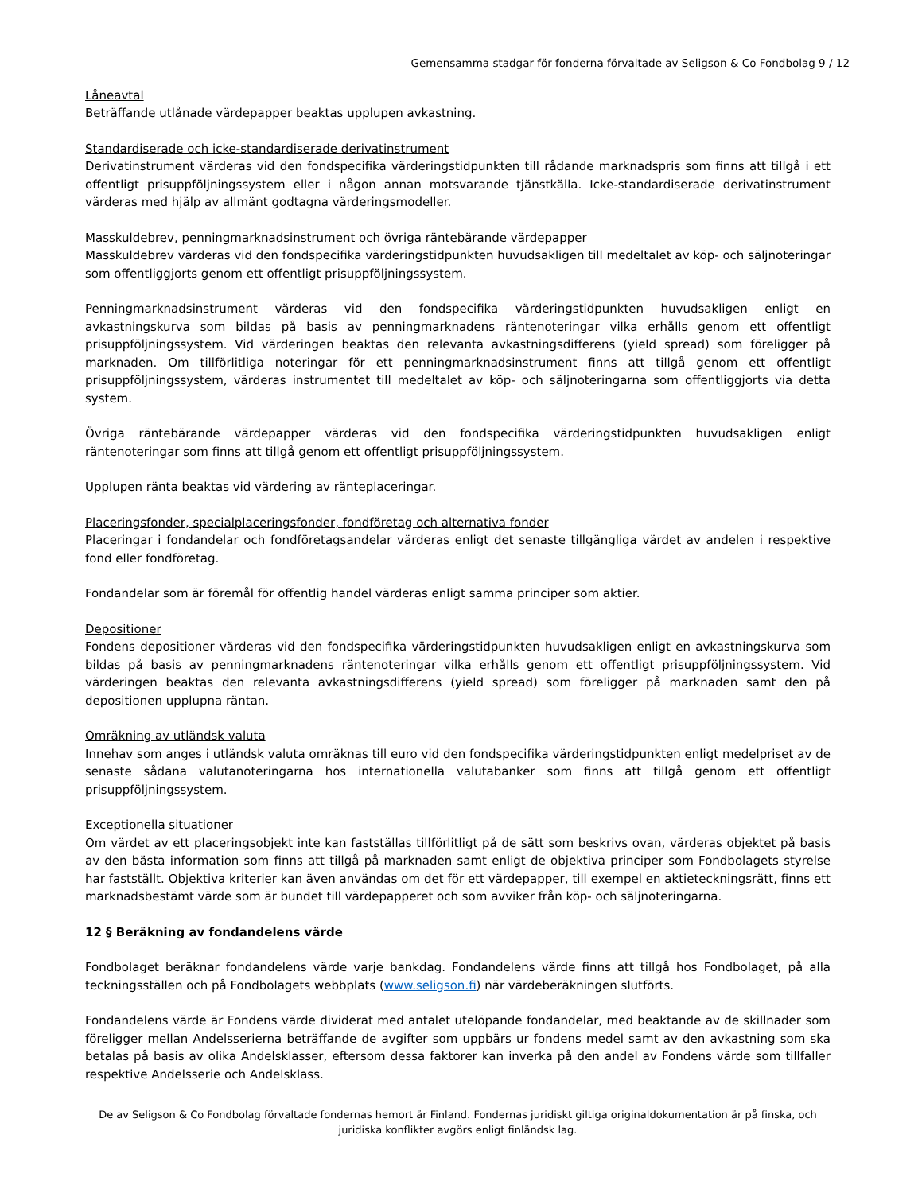Gemensamma stadgar för fonderna förvaltade av Seligson & Co Fondbolag 9 / 12
Låneavtal
Beträffande utlånade värdepapper beaktas upplupen avkastning.
Standardiserade och icke-standardiserade derivatinstrument
Derivatinstrument värderas vid den fondspecifika värderingstidpunkten till rådande marknadspris som finns att tillgå i ett offentligt prisuppföljningssystem eller i någon annan motsvarande tjänstkälla. Icke-standardiserade derivatinstrument värderas med hjälp av allmänt godtagna värderingsmodeller.
Masskuldebrev, penningmarknadsinstrument och övriga räntebärande värdepapper
Masskuldebrev värderas vid den fondspecifika värderingstidpunkten huvudsakligen till medeltalet av köp- och säljnoteringar som offentliggjorts genom ett offentligt prisuppföljningssystem.
Penningmarknadsinstrument värderas vid den fondspecifika värderingstidpunkten huvudsakligen enligt en avkastningskurva som bildas på basis av penningmarknadens räntenoteringar vilka erhålls genom ett offentligt prisuppföljningssystem. Vid värderingen beaktas den relevanta avkastningsdifferens (yield spread) som föreligger på marknaden. Om tillförlitliga noteringar för ett penningmarknadsinstrument finns att tillgå genom ett offentligt prisuppföljningssystem, värderas instrumentet till medeltalet av köp- och säljnoteringarna som offentliggjorts via detta system.
Övriga räntebärande värdepapper värderas vid den fondspecifika värderingstidpunkten huvudsakligen enligt räntenoteringar som finns att tillgå genom ett offentligt prisuppföljningssystem.
Upplupen ränta beaktas vid värdering av ränteplaceringar.
Placeringsfonder, specialplaceringsfonder, fondföretag och alternativa fonder
Placeringar i fondandelar och fondföretagsandelar värderas enligt det senaste tillgängliga värdet av andelen i respektive fond eller fondföretag.
Fondandelar som är föremål för offentlig handel värderas enligt samma principer som aktier.
Depositioner
Fondens depositioner värderas vid den fondspecifika värderingstidpunkten huvudsakligen enligt en avkastningskurva som bildas på basis av penningmarknadens räntenoteringar vilka erhålls genom ett offentligt prisuppföljningssystem. Vid värderingen beaktas den relevanta avkastningsdifferens (yield spread) som föreligger på marknaden samt den på depositionen upplupna räntan.
Omräkning av utländsk valuta
Innehav som anges i utländsk valuta omräknas till euro vid den fondspecifika värderingstidpunkten enligt medelpriset av de senaste sådana valutanoteringarna hos internationella valutabanker som finns att tillgå genom ett offentligt prisuppföljningssystem.
Exceptionella situationer
Om värdet av ett placeringsobjekt inte kan fastställas tillförlitligt på de sätt som beskrivs ovan, värderas objektet på basis av den bästa information som finns att tillgå på marknaden samt enligt de objektiva principer som Fondbolagets styrelse har fastställt. Objektiva kriterier kan även användas om det för ett värdepapper, till exempel en aktieteckningsrätt, finns ett marknadsbestämt värde som är bundet till värdepapperet och som avviker från köp- och säljnoteringarna.
12 § Beräkning av fondandelens värde
Fondbolaget beräknar fondandelens värde varje bankdag. Fondandelens värde finns att tillgå hos Fondbolaget, på alla teckningsställen och på Fondbolagets webbplats (www.seligson.fi) när värdeberäkningen slutförts.
Fondandelens värde är Fondens värde dividerat med antalet utelöpande fondandelar, med beaktande av de skillnader som föreligger mellan Andelsserierna beträffande de avgifter som uppbärs ur fondens medel samt av den avkastning som ska betalas på basis av olika Andelsklasser, eftersom dessa faktorer kan inverka på den andel av Fondens värde som tillfaller respektive Andelsserie och Andelsklass.
De av Seligson & Co Fondbolag förvaltade fondernas hemort är Finland. Fondernas juridiskt giltiga originaldokumentation är på finska, och juridiska konflikter avgörs enligt finländsk lag.